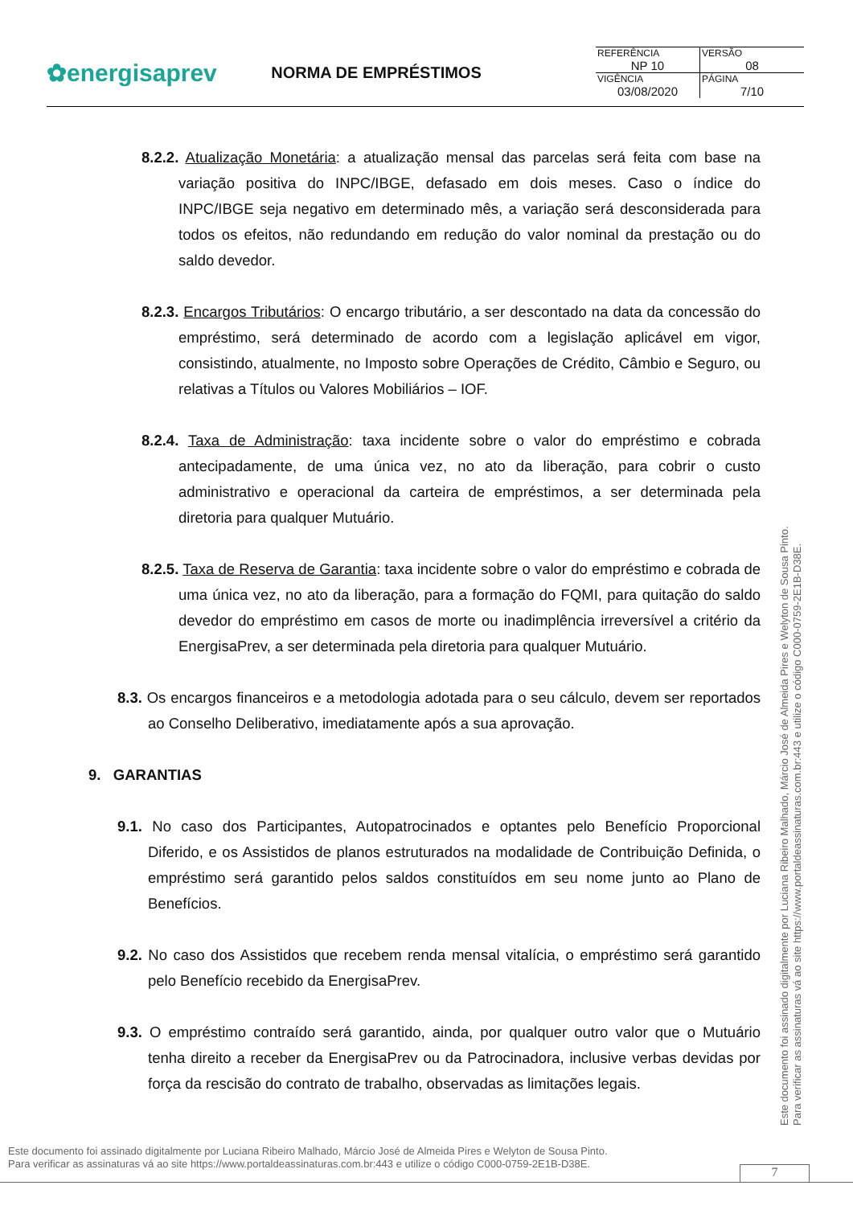✿energisaprev
NORMA DE EMPRÉSTIMOS
| REFERÊNCIA NP 10 | VERSÃO 08 |
| VIGÊNCIA 03/08/2020 | PÁGINA 7/10 |
8.2.2. Atualização Monetária: a atualização mensal das parcelas será feita com base na variação positiva do INPC/IBGE, defasado em dois meses. Caso o índice do INPC/IBGE seja negativo em determinado mês, a variação será desconsiderada para todos os efeitos, não redundando em redução do valor nominal da prestação ou do saldo devedor.
8.2.3. Encargos Tributários: O encargo tributário, a ser descontado na data da concessão do empréstimo, será determinado de acordo com a legislação aplicável em vigor, consistindo, atualmente, no Imposto sobre Operações de Crédito, Câmbio e Seguro, ou relativas a Títulos ou Valores Mobiliários – IOF.
8.2.4. Taxa de Administração: taxa incidente sobre o valor do empréstimo e cobrada antecipadamente, de uma única vez, no ato da liberação, para cobrir o custo administrativo e operacional da carteira de empréstimos, a ser determinada pela diretoria para qualquer Mutuário.
8.2.5. Taxa de Reserva de Garantia: taxa incidente sobre o valor do empréstimo e cobrada de uma única vez, no ato da liberação, para a formação do FQMI, para quitação do saldo devedor do empréstimo em casos de morte ou inadimplência irreversível a critério da EnergisaPrev, a ser determinada pela diretoria para qualquer Mutuário.
8.3. Os encargos financeiros e a metodologia adotada para o seu cálculo, devem ser reportados ao Conselho Deliberativo, imediatamente após a sua aprovação.
9. GARANTIAS
9.1. No caso dos Participantes, Autopatrocinados e optantes pelo Benefício Proporcional Diferido, e os Assistidos de planos estruturados na modalidade de Contribuição Definida, o empréstimo será garantido pelos saldos constituídos em seu nome junto ao Plano de Benefícios.
9.2. No caso dos Assistidos que recebem renda mensal vitalícia, o empréstimo será garantido pelo Benefício recebido da EnergisaPrev.
9.3. O empréstimo contraído será garantido, ainda, por qualquer outro valor que o Mutuário tenha direito a receber da EnergisaPrev ou da Patrocinadora, inclusive verbas devidas por força da rescisão do contrato de trabalho, observadas as limitações legais.
Este documento foi assinado digitalmente por Luciana Ribeiro Malhado, Márcio José de Almeida Pires e Welyton de Sousa Pinto.
Para verificar as assinaturas vá ao site https://www.portaldeassinaturas.com.br:443 e utilize o código C000-0759-2E1B-D38E.
Este documento foi assinado digitalmente por Luciana Ribeiro Malhado, Márcio José de Almeida Pires e Welyton de Sousa Pinto.
Para verificar as assinaturas vá ao site https://www.portaldeassinaturas.com.br:443 e utilize o código C000-0759-2E1B-D38E.
7